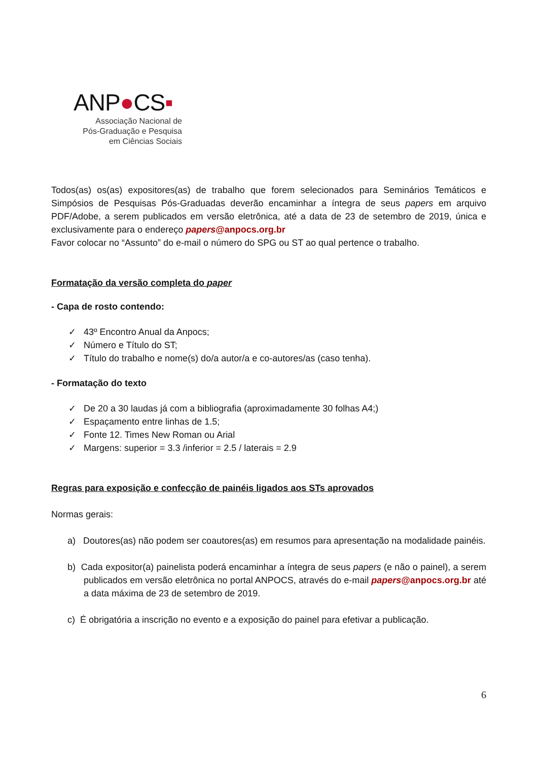ANP●CS▪
Associação Nacional de
Pós-Graduação e Pesquisa
em Ciências Sociais
Todos(as) os(as) expositores(as) de trabalho que forem selecionados para Seminários Temáticos e Simpósios de Pesquisas Pós-Graduadas deverão encaminhar a íntegra de seus papers em arquivo PDF/Adobe, a serem publicados em versão eletrônica, até a data de 23 de setembro de 2019, única e exclusivamente para o endereço papers@anpocs.org.br
Favor colocar no “Assunto” do e-mail o número do SPG ou ST ao qual pertence o trabalho.
Formatação da versão completa do paper
- Capa de rosto contendo:
✓ 43º Encontro Anual da Anpocs;
✓ Número e Título do ST;
✓ Título do trabalho e nome(s) do/a autor/a e co-autores/as (caso tenha).
- Formatação do texto
✓ De 20 a 30 laudas já com a bibliografia (aproximadamente 30 folhas A4;)
✓ Espaçamento entre linhas de 1.5;
✓ Fonte 12. Times New Roman ou Arial
✓ Margens: superior = 3.3 /inferior = 2.5 / laterais = 2.9
Regras para exposição e confecção de painéis ligados aos STs aprovados
Normas gerais:
a) Doutores(as) não podem ser coautores(as) em resumos para apresentação na modalidade painéis.
b) Cada expositor(a) painelista poderá encaminhar a íntegra de seus papers (e não o painel), a serem publicados em versão eletrônica no portal ANPOCS, através do e-mail papers@anpocs.org.br até a data máxima de 23 de setembro de 2019.
c) É obrigatória a inscrição no evento e a exposição do painel para efetivar a publicação.
6